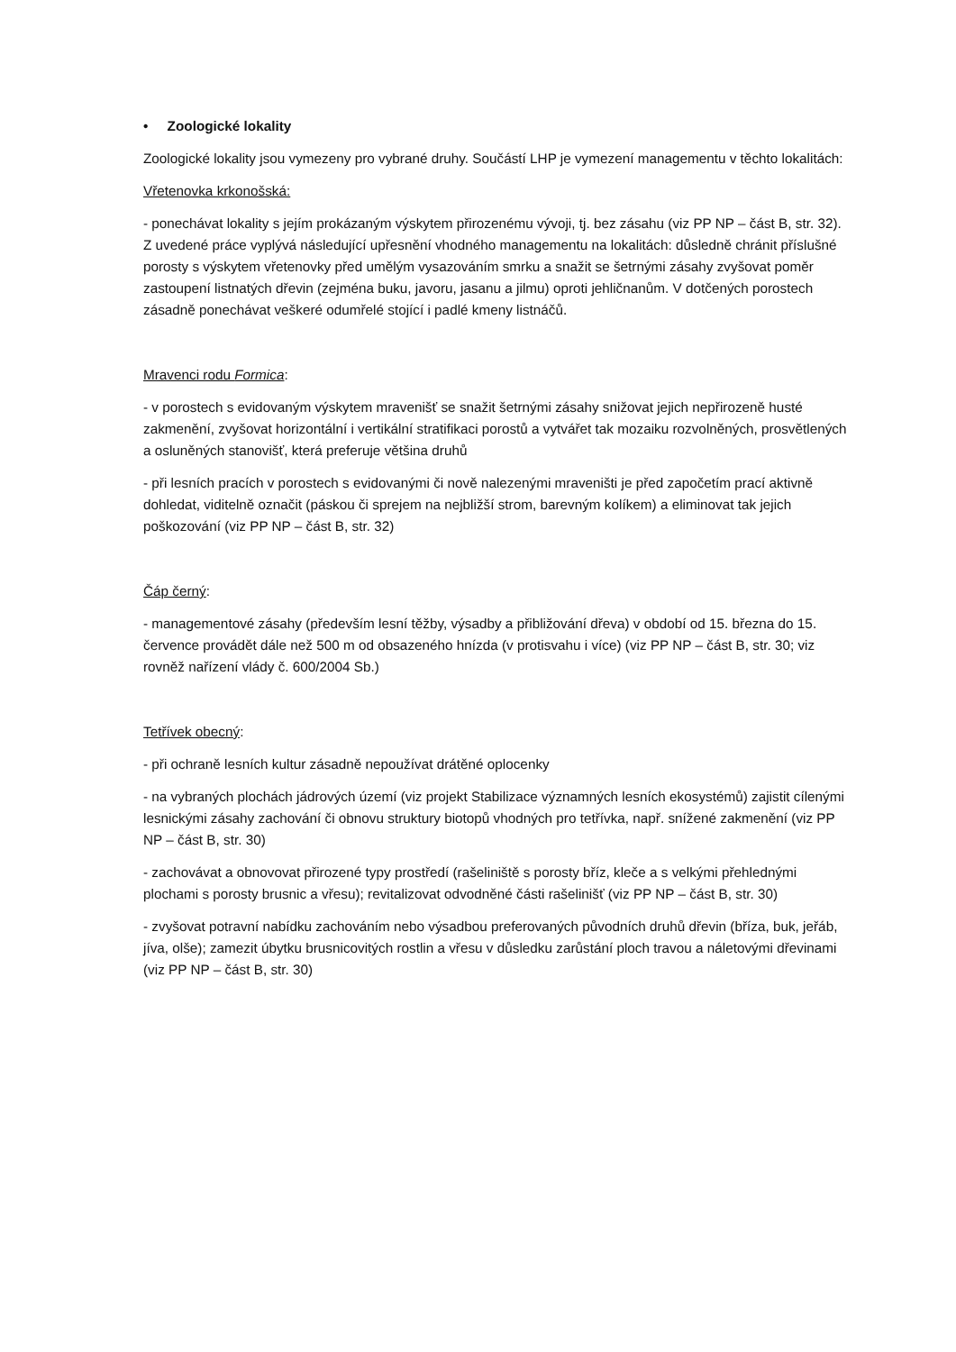• Zoologické lokality
Zoologické lokality jsou vymezeny pro vybrané druhy. Součástí LHP je vymezení managementu v těchto lokalitách:
Vřetenovka krkonošská:
- ponechávat lokality s jejím prokázaným výskytem přirozenému vývoji, tj. bez zásahu (viz PP NP – část B, str. 32). Z uvedené práce vyplývá následující upřesnění vhodného managementu na lokalitách: důsledně chránit příslušné porosty s výskytem vřetenovky před umělým vysazováním smrku a snažit se šetrnými zásahy zvyšovat poměr zastoupení listnatých dřevin (zejména buku, javoru, jasanu a jilmu) oproti jehličnanům. V dotčených porostech zásadně ponechávat veškeré odumřelé stojící i padlé kmeny listnáčů.
Mravenci rodu Formica:
- v porostech s evidovaným výskytem mravenišť se snažit šetrnými zásahy snižovat jejich nepřirozeně husté zakmenění, zvyšovat horizontální i vertikální stratifikaci porostů a vytvářet tak mozaiku rozvolněných, prosvětlených a osluněných stanovišť, která preferuje většina druhů
- při lesních pracích v porostech s evidovanými či nově nalezenými mraveništi je před započetím prací aktivně dohledat, viditelně označit (páskou či sprejem na nejbližší strom, barevným kolíkem) a eliminovat tak jejich poškozování (viz PP NP – část B, str. 32)
Čáp černý:
- managementové zásahy (především lesní těžby, výsadby a přibližování dřeva) v období od 15. března do 15. července provádět dále než 500 m od obsazeného hnízda (v protisvahu i více) (viz PP NP – část B, str. 30; viz rovněž nařízení vlády č. 600/2004 Sb.)
Tetřívek obecný:
- při ochraně lesních kultur zásadně nepoužívat drátěné oplocenky
- na vybraných plochách jádrových území (viz projekt Stabilizace významných lesních ekosystémů) zajistit cílenými lesnickými zásahy zachování či obnovu struktury biotopů vhodných pro tetřívka, např. snížené zakmenění (viz PP NP – část B, str. 30)
- zachovávat a obnovovat přirozené typy prostředí (rašeliniště s porosty bříz, kleče a s velkými přehlednými plochami s porosty brusnic a vřesu); revitalizovat odvodněné části rašelinišť (viz PP NP – část B, str. 30)
- zvyšovat potravní nabídku zachováním nebo výsadbou preferovaných původních druhů dřevin (bříza, buk, jeřáb, jíva, olše); zamezit úbytku brusnicovitých rostlin a vřesu v důsledku zarůstání ploch travou a náletovými dřevinami (viz PP NP – část B, str. 30)